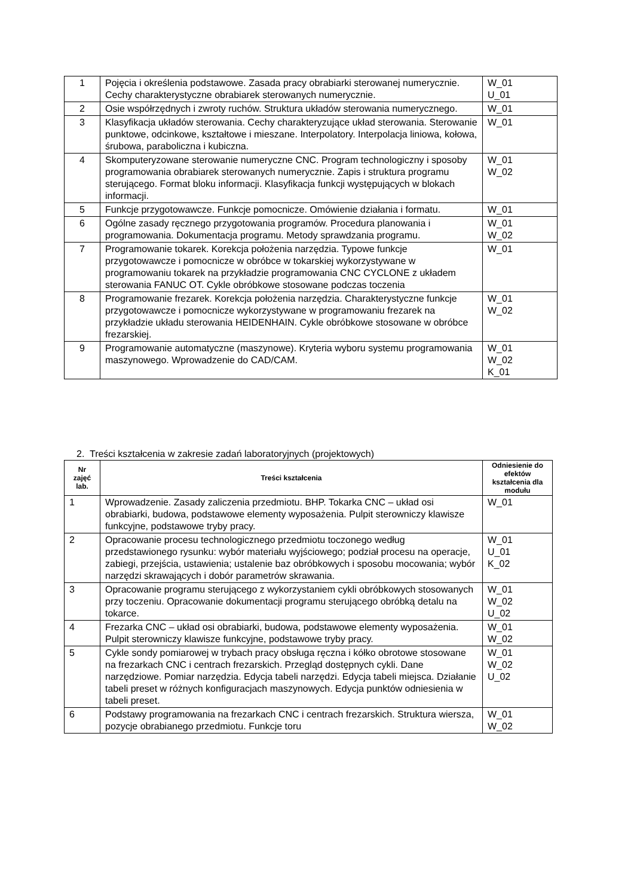| 1 | Pojęcia i określenia podstawowe. Zasada pracy obrabiarki sterowanej numerycznie. Cechy charakterystyczne obrabiarek sterowanych numerycznie. | W_01 U_01 |
| 2 | Osie współrzędnych i zwroty ruchów. Struktura układów sterowania numerycznego. | W_01 |
| 3 | Klasyfikacja układów sterowania. Cechy charakteryzujące układ sterowania. Sterowanie punktowe, odcinkowe, kształtowe i mieszane. Interpolatory. Interpolacja liniowa, kołowa, śrubowa, paraboliczna i kubiczna. | W_01 |
| 4 | Skomputeryzowane sterowanie numeryczne CNC. Program technologiczny i sposoby programowania obrabiarek sterowanych numerycznie. Zapis i struktura programu sterującego. Format bloku informacji. Klasyfikacja funkcji występujących w blokach informacji. | W_01 W_02 |
| 5 | Funkcje przygotowawcze. Funkcje pomocnicze. Omówienie działania i formatu. | W_01 |
| 6 | Ogólne zasady ręcznego przygotowania programów. Procedura planowania i programowania. Dokumentacja programu. Metody sprawdzania programu. | W_01 W_02 |
| 7 | Programowanie tokarek. Korekcja położenia narzędzia. Typowe funkcje przygotowawcze i pomocnicze w obróbce w tokarskiej wykorzystywane w programowaniu tokarek na przykładzie programowania CNC CYCLONE z układem sterowania FANUC OT. Cykle obróbkowe stosowane podczas toczenia | W_01 |
| 8 | Programowanie frezarek. Korekcja położenia narzędzia. Charakterystyczne funkcje przygotowawcze i pomocnicze wykorzystywane w programowaniu frezarek na przykładzie układu sterowania HEIDENHAIN. Cykle obróbkowe stosowane w obróbce frezarskiej. | W_01 W_02 |
| 9 | Programowanie automatyczne (maszynowe). Kryteria wyboru systemu programowania maszynowego. Wprowadzenie do CAD/CAM. | W_01 W_02 K_01 |
2. Treści kształcenia w zakresie zadań laboratoryjnych (projektowych)
| Nr zajęć lab. | Treści kształcenia | Odniesienie do efektów kształcenia dla modułu |
| --- | --- | --- |
| 1 | Wprowadzenie. Zasady zaliczenia przedmiotu. BHP. Tokarka CNC – układ osi obrabiarki, budowa, podstawowe elementy wyposażenia. Pulpit sterowniczy klawisze funkcyjne, podstawowe tryby pracy. | W_01 |
| 2 | Opracowanie procesu technologicznego przedmiotu toczonego według przedstawionego rysunku: wybór materiału wyjściowego; podział procesu na operacje, zabiegi, przejścia, ustawienia; ustalenie baz obróbkowych i sposobu mocowania; wybór narzędzi skrawających i dobór parametrów skrawania. | W_01 U_01 K_02 |
| 3 | Opracowanie programu sterującego z wykorzystaniem cykli obróbkowych stosowanych przy toczeniu. Opracowanie dokumentacji programu sterującego obróbką detalu na tokarce. | W_01 W_02 U_02 |
| 4 | Frezarka CNC – układ osi obrabiarki, budowa, podstawowe elementy wyposażenia. Pulpit sterowniczy klawisze funkcyjne, podstawowe tryby pracy. | W_01 W_02 |
| 5 | Cykle sondy pomiarowej w trybach pracy obsługa ręczna i kółko obrotowe stosowane na frezarkach CNC i centrach frezarskich. Przegląd dostępnych cykli. Dane narzędziowe. Pomiar narzędzia. Edycja tabeli narzędzi. Edycja tabeli miejsca. Działanie tabeli preset w różnych konfiguracjach maszynowych. Edycja punktów odniesienia w tabeli preset. | W_01 W_02 U_02 |
| 6 | Podstawy programowania na frezarkach CNC i centrach frezarskich. Struktura wiersza, pozycje obrabianego przedmiotu. Funkcje toru | W_01 W_02 |